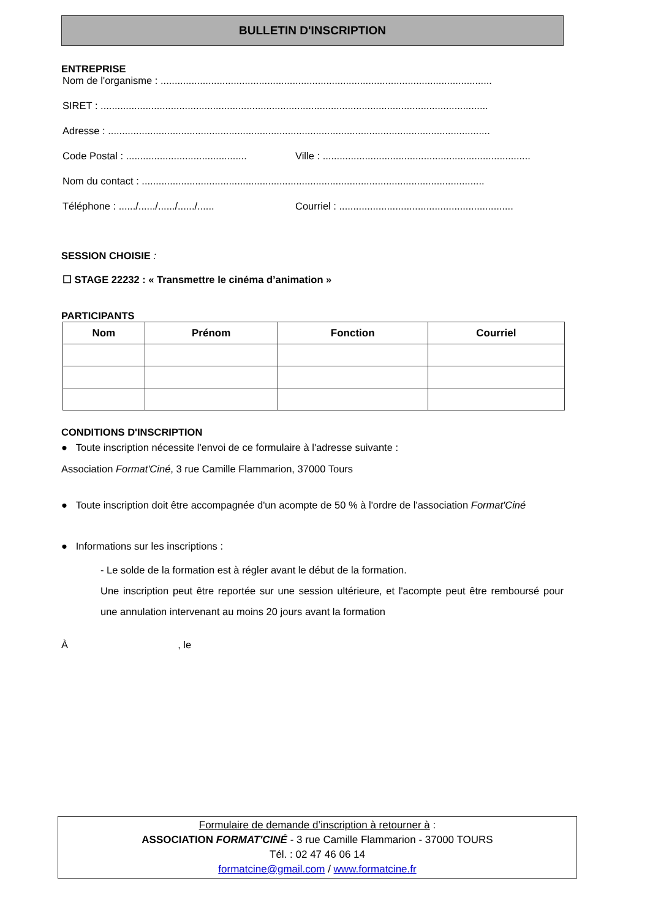BULLETIN D'INSCRIPTION
ENTREPRISE
Nom de l'organisme : ......................................................................................................................
SIRET : ..........................................................................................................................................
Adresse : ........................................................................................................................................
Code Postal : ........................................... Ville : ..........................................................................
Nom du contact : ..........................................................................................................................
Téléphone : ....../....../....../....../...... Courriel : ..............................................................
SESSION CHOISIE :
☐ STAGE 22232 : « Transmettre le cinéma d’animation »
PARTICIPANTS
| Nom | Prénom | Fonction | Courriel |
| --- | --- | --- | --- |
CONDITIONS D'INSCRIPTION
● Toute inscription nécessite l'envoi de ce formulaire à l'adresse suivante :
Association Format'Ciné, 3 rue Camille Flammarion, 37000 Tours
● Toute inscription doit être accompagnée d'un acompte de 50 % à l'ordre de l'association Format'Ciné
● Informations sur les inscriptions :
- Le solde de la formation est à régler avant le début de la formation.
Une inscription peut être reportée sur une session ultérieure, et l'acompte peut être remboursé pour une annulation intervenant au moins 20 jours avant la formation
À , le
Formulaire de demande d’inscription à retourner à :
ASSOCIATION FORMAT'CINÉ - 3 rue Camille Flammarion - 37000 TOURS
Tél. : 02 47 46 06 14
formatcine@gmail.com / www.formatcine.fr